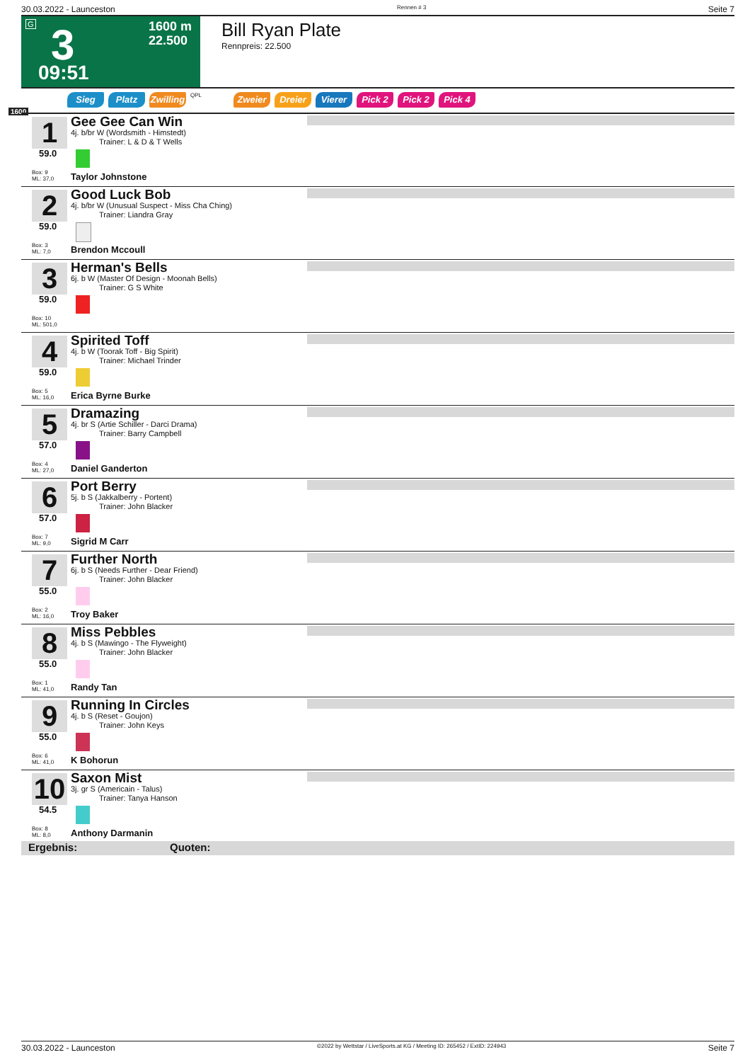30.03.2022 - Launceston Rennen # 3 Seite 7
G 3
1600 m
22.500
09:51
Bill Ryan Plate
Rennpreis: 22.500
1600
Sieg Platz Zwilling QPL Zweier Dreier Vierer Pick 2 Pick 2 Pick 4
1
59.0
Box: 9
ML: 37,0
Gee Gee Can Win
4j. b/br W (Wordsmith - Himstedt)
Trainer: L & D & T Wells
Taylor Johnstone
2
59.0
Box: 3
ML: 7,0
Good Luck Bob
4j. b/br W (Unusual Suspect - Miss Cha Ching)
Trainer: Liandra Gray
Brendon Mccoull
3
59.0
Box: 10
ML: 501,0
Herman's Bells
6j. b W (Master Of Design - Moonah Bells)
Trainer: G S White
4
59.0
Box: 5
ML: 16,0
Spirited Toff
4j. b W (Toorak Toff - Big Spirit)
Trainer: Michael Trinder
Erica Byrne Burke
5
57.0
Box: 4
ML: 27,0
Dramazing
4j. br S (Artie Schiller - Darci Drama)
Trainer: Barry Campbell
Daniel Ganderton
6
57.0
Box: 7
ML: 9,0
Port Berry
5j. b S (Jakkalberry - Portent)
Trainer: John Blacker
Sigrid M Carr
7
55.0
Box: 2
ML: 16,0
Further North
6j. b S (Needs Further - Dear Friend)
Trainer: John Blacker
Troy Baker
8
55.0
Box: 1
ML: 41,0
Miss Pebbles
4j. b S (Mawingo - The Flyweight)
Trainer: John Blacker
Randy Tan
9
55.0
Box: 6
ML: 41,0
Running In Circles
4j. b S (Reset - Goujon)
Trainer: John Keys
K Bohorun
10
54.5
Box: 8
ML: 8,0
Saxon Mist
3j. gr S (Americain - Talus)
Trainer: Tanya Hanson
Anthony Darmanin
Ergebnis: Quoten:
30.03.2022 - Launceston ©2022 by Wettstar / LiveSports.at KG / Meeting ID: 265452 / ExtID: 224943 Seite 7